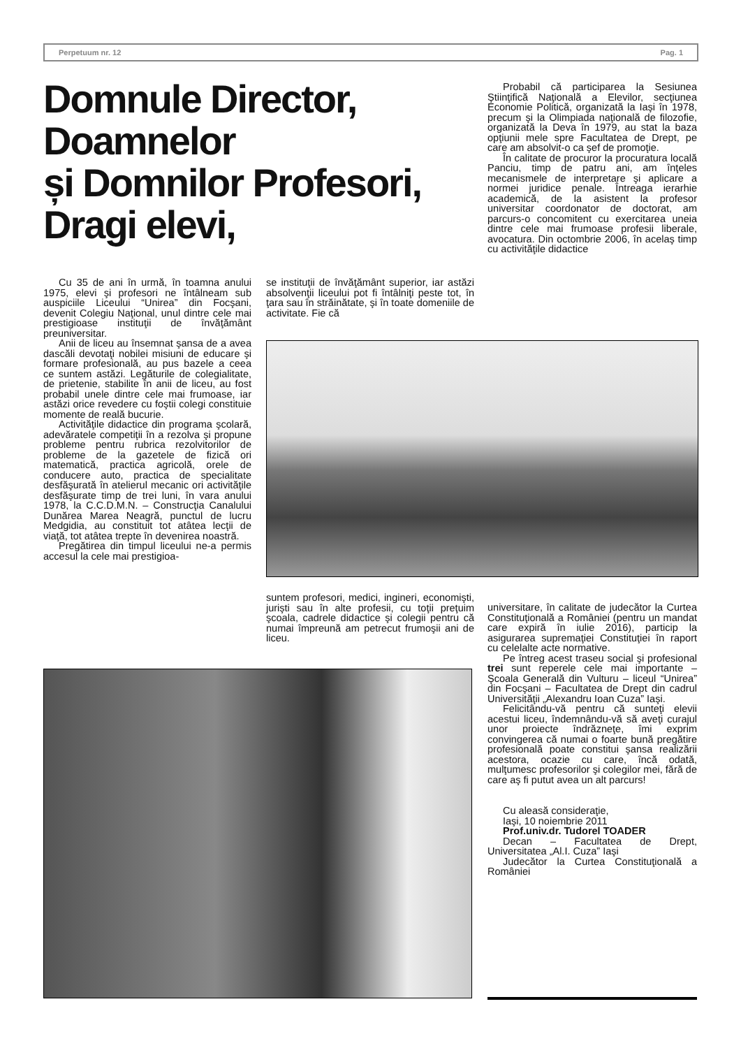Perpetuum nr. 12 Pag. 1
Domnule Director,
Doamnelor
și Domnilor Profesori,
Dragi elevi,
Cu 35 de ani în urmă, în toamna anului 1975, elevi şi profesori ne întâlneam sub auspiciile Liceului “Unirea” din Focşani, devenit Colegiu Naţional, unul dintre cele mai prestigioase instituţii de învăţământ preuniversitar.
Anii de liceu au însemnat şansa de a avea dascăli devotaţi nobilei misiuni de educare şi formare profesională, au pus bazele a ceea ce suntem astăzi. Legăturile de colegialitate, de prietenie, stabilite în anii de liceu, au fost probabil unele dintre cele mai frumoase, iar astăzi orice revedere cu foştii colegi constituie momente de reală bucurie.
Activităţile didactice din programa şcolară, adevăratele competiţii în a rezolva şi propune probleme pentru rubrica rezolvitorilor de probleme de la gazetele de fizică ori matematică, practica agricolă, orele de conducere auto, practica de specialitate desfăşurată în atelierul mecanic ori activităţile desfăşurate timp de trei luni, în vara anului 1978, la C.C.D.M.N. – Construcţia Canalului Dunărea Marea Neagră, punctul de lucru Medgidia, au constituit tot atâtea lecţii de viaţă, tot atâtea trepte în devenirea noastră.
Pregătirea din timpul liceului ne-a permis accesul la cele mai prestigioa-
se instituţii de învăţământ superior, iar astăzi absolvenţii liceului pot fi întâlniţi peste tot, în ţara sau în străinătate, şi în toate domeniile de activitate. Fie că
Probabil că participarea la Sesiunea Ştiinţifică Naţională a Elevilor, secţiunea Economie Politică, organizată la Iaşi în 1978, precum şi la Olimpiada naţională de filozofie, organizată la Deva în 1979, au stat la baza opţiunii mele spre Facultatea de Drept, pe care am absolvit-o ca şef de promoţie.
În calitate de procuror la procuratura locală Panciu, timp de patru ani, am înţeles mecanismele de interpretare şi aplicare a normei juridice penale. Întreaga ierarhie academică, de la asistent la profesor universitar coordonator de doctorat, am parcurs-o concomitent cu exercitarea uneia dintre cele mai frumoase profesii liberale, avocatura. Din octombrie 2006, în acelaş timp cu activităţile didactice
suntem profesori, medici, ingineri, economişti, jurişti sau în alte profesii, cu toţii preţuim şcoala, cadrele didactice şi colegii pentru că numai împreună am petrecut frumoşii ani de liceu.
universitare, în calitate de judecător la Curtea Constituţională a României (pentru un mandat care expiră în iulie 2016), particip la asigurarea supremaţiei Constituţiei în raport cu celelalte acte normative.
Pe întreg acest traseu social şi profesional trei sunt reperele cele mai importante – Şcoala Generală din Vulturu – liceul “Unirea” din Focşani – Facultatea de Drept din cadrul Universităţii „Alexandru Ioan Cuza” Iaşi.
Felicitându-vă pentru că sunteţi elevii acestui liceu, îndemnându-vă să aveţi curajul unor proiecte îndrăzneţe, îmi exprim convingerea că numai o foarte bună pregătire profesională poate constitui şansa realizării acestora, ocazie cu care, încă odată, mulţumesc profesorilor şi colegilor mei, fără de care aş fi putut avea un alt parcurs!
Cu aleasă consideraţie,
Iaşi, 10 noiembrie 2011
Prof.univ.dr. Tudorel TOADER
Decan – Facultatea de Drept, Universitatea „Al.I. Cuza” Iaşi
Judecător la Curtea Constituţională a României